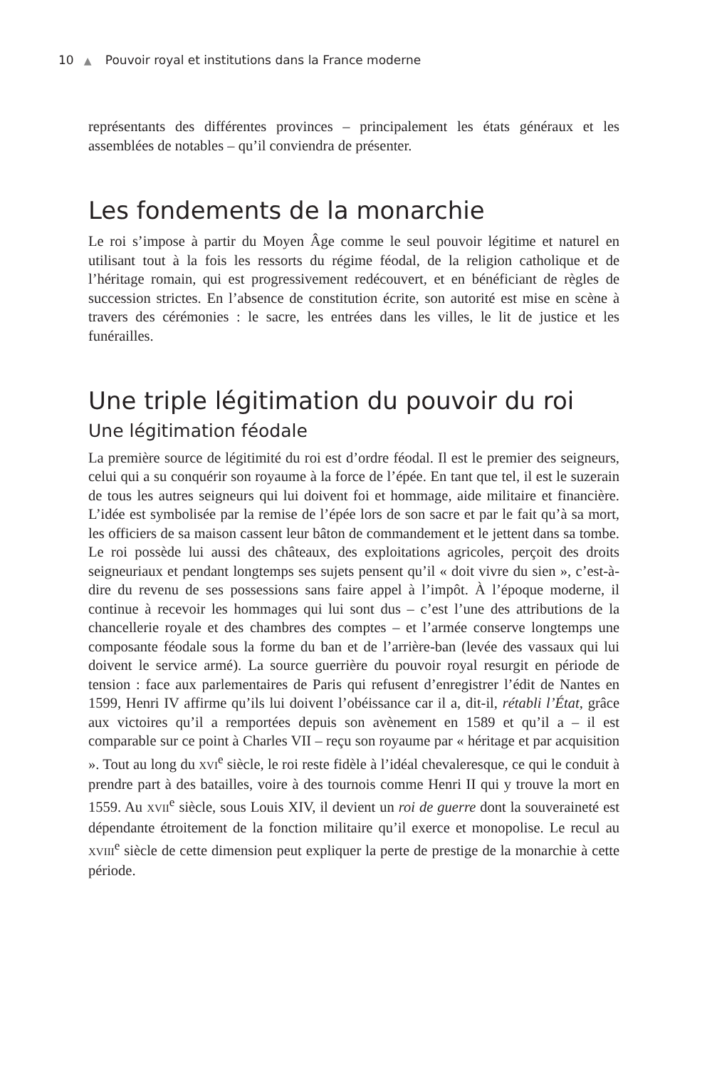10 ▲ Pouvoir royal et institutions dans la France moderne
représentants des différentes provinces – principalement les états généraux et les assemblées de notables – qu’il conviendra de présenter.
Les fondements de la monarchie
Le roi s’impose à partir du Moyen Âge comme le seul pouvoir légitime et naturel en utilisant tout à la fois les ressorts du régime féodal, de la religion catholique et de l’héritage romain, qui est progressivement redécouvert, et en bénéficiant de règles de succession strictes. En l’absence de constitution écrite, son autorité est mise en scène à travers des cérémonies : le sacre, les entrées dans les villes, le lit de justice et les funérailles.
Une triple légitimation du pouvoir du roi
Une légitimation féodale
La première source de légitimité du roi est d’ordre féodal. Il est le premier des seigneurs, celui qui a su conquérir son royaume à la force de l’épée. En tant que tel, il est le suzerain de tous les autres seigneurs qui lui doivent foi et hommage, aide militaire et financière. L’idée est symbolisée par la remise de l’épée lors de son sacre et par le fait qu’à sa mort, les officiers de sa maison cassent leur bâton de commandement et le jettent dans sa tombe. Le roi possède lui aussi des châteaux, des exploitations agricoles, perçoit des droits seigneuriaux et pendant longtemps ses sujets pensent qu’il « doit vivre du sien », c’est-à-dire du revenu de ses possessions sans faire appel à l’impôt. À l’époque moderne, il continue à recevoir les hommages qui lui sont dus – c’est l’une des attributions de la chancellerie royale et des chambres des comptes – et l’armée conserve longtemps une composante féodale sous la forme du ban et de l’arrière-ban (levée des vassaux qui lui doivent le service armé). La source guerrière du pouvoir royal resurgit en période de tension : face aux parlementaires de Paris qui refusent d’enregistrer l’édit de Nantes en 1599, Henri IV affirme qu’ils lui doivent l’obéissance car il a, dit-il, rétabli l’État, grâce aux victoires qu’il a remportées depuis son avènement en 1589 et qu’il a – il est comparable sur ce point à Charles VII – reçu son royaume par « héritage et par acquisition ». Tout au long du XVI<sup>e</sup> siècle, le roi reste fidèle à l’idéal chevaleresque, ce qui le conduit à prendre part à des batailles, voire à des tournois comme Henri II qui y trouve la mort en 1559. Au XVII<sup>e</sup> siècle, sous Louis XIV, il devient un roi de guerre dont la souveraineté est dépendante étroitement de la fonction militaire qu’il exerce et monopolise. Le recul au XVIII<sup>e</sup> siècle de cette dimension peut expliquer la perte de prestige de la monarchie à cette période.